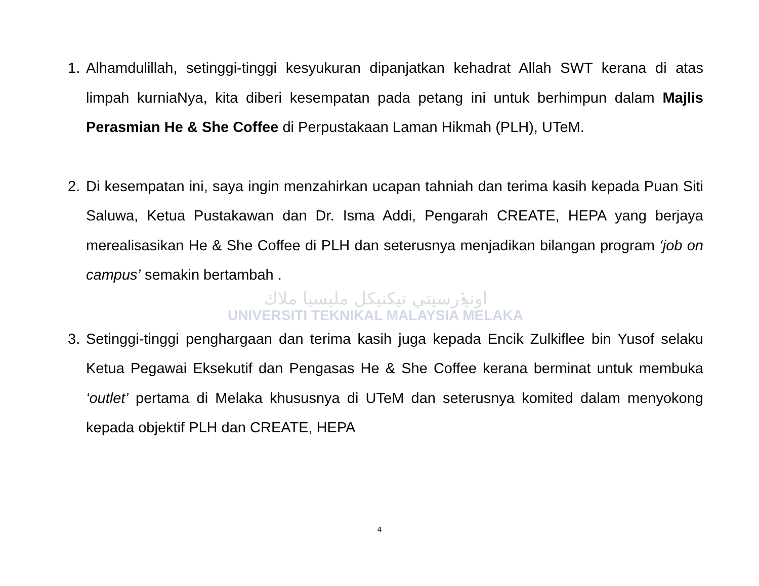1. Alhamdulillah, setinggi-tinggi kesyukuran dipanjatkan kehadrat Allah SWT kerana di atas limpah kurniaNya, kita diberi kesempatan pada petang ini untuk berhimpun dalam Majlis Perasmian He & She Coffee di Perpustakaan Laman Hikmah (PLH), UTeM.
2. Di kesempatan ini, saya ingin menzahirkan ucapan tahniah dan terima kasih kepada Puan Siti Saluwa, Ketua Pustakawan dan Dr. Isma Addi, Pengarah CREATE, HEPA yang berjaya merealisasikan He & She Coffee di PLH dan seterusnya menjadikan bilangan program ‘job on campus’ semakin bertambah .
اونيۏرسيتي تيكنيكل مليسيا ملاك
UNIVERSITI TEKNIKAL MALAYSIA MELAKA
3. Setinggi-tinggi penghargaan dan terima kasih juga kepada Encik Zulkiflee bin Yusof selaku Ketua Pegawai Eksekutif dan Pengasas He & She Coffee kerana berminat untuk membuka ‘outlet’ pertama di Melaka khususnya di UTeM dan seterusnya komited dalam menyokong kepada objektif PLH dan CREATE, HEPA
4